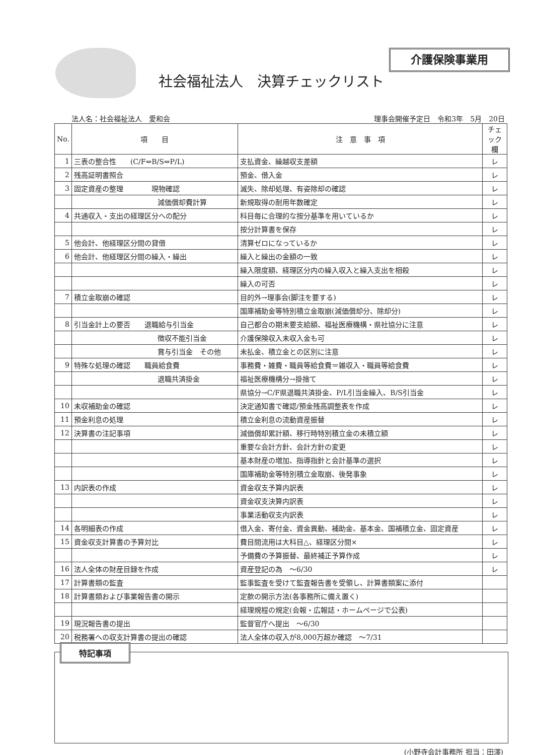介護保険事業用
社会福祉法人　決算チェックリスト
法人名：社会福祉法人　愛和会 理事会開催予定日　令和3年　5月　20日
| No. | 項 目 | 注 意 事 項 | チェック欄 |
| --- | --- | --- | --- |
| 1 | 三表の整合性 (C/F⇔B/S⇔P/L) | 支払資金、繰越収支差額 | レ |
| 2 | 残高証明書照合 | 預金、借入金 | レ |
| 3 | 固定資産の整理 現物確認 | 滅失、除却処理、有姿除却の確認 | レ |
| | 減価償却費計算 | 新規取得の耐用年数確定 | レ |
| 4 | 共通収入・支出の経理区分への配分 | 科目毎に合理的な按分基準を用いているか | レ |
| | | 按分計算書を保存 | レ |
| 5 | 他会計、他経理区分間の貸借 | 清算ゼロになっているか | レ |
| 6 | 他会計、他経理区分間の繰入・繰出 | 繰入と繰出の金額の一致 | レ |
| | | 繰入限度額、経理区分内の繰入収入と繰入支出を相殺 | レ |
| | | 繰入の可否 | レ |
| 7 | 積立金取崩の確認 | 目的外→理事会(脚注を要する) | レ |
| | | 国庫補助金等特別積立金取崩(減価償却分、除却分) | レ |
| 8 | 引当金計上の要否 退職給与引当金 | 自己都合の期末要支給額、福祉医療機構・県社協分に注意 | レ |
| | 徴収不能引当金 | 介護保険収入未収入金も可 | レ |
| | 賞与引当金 その他 | 未払金、積立金との区別に注意 | レ |
| 9 | 特殊な処理の確認 職員給食費 | 事務費・雑費・職員等給食費＝雑収入・職員等給食費 | レ |
| | 退職共済掛金 | 福祉医療機構分→掛捨て | レ |
| | | 県協分→C/F県退職共済掛金、P/L引当金繰入、B/S引当金 | レ |
| 10 | 未収補助金の確認 | 決定通知書で確認/預金残高調整表を作成 | レ |
| 11 | 預金利息の処理 | 積立金利息の流動資産振替 | レ |
| 12 | 決算書の注記事項 | 減価償却累計額、移行時特別積立金の未積立額 | レ |
| | | 重要な会計方針、会計方針の変更 | レ |
| | | 基本財産の増加、指導指針と会計基準の選択 | レ |
| | | 国庫補助金等特別積立金取崩、後発事象 | レ |
| 13 | 内訳表の作成 | 資金収支予算内訳表 | レ |
| | | 資金収支決算内訳表 | レ |
| | | 事業活動収支内訳表 | レ |
| 14 | 各明細表の作成 | 借入金、寄付金、資金異動、補助金、基本金、国補積立金、固定資産 | レ |
| 15 | 資金収支計算書の予算対比 | 費目間流用は大科目△、経理区分間× | レ |
| | | 予備費の予算振替、最終補正予算作成 | レ |
| 16 | 法人全体の財産目録を作成 | 資産登記の為 ～6/30 | レ |
| 17 | 計算書類の監査 | 監事監査を受けて監査報告書を受領し、計算書類案に添付 | |
| 18 | 計算書類および事業報告書の開示 | 定款の開示方法(各事務所に備え置く) | |
| | | 経理規程の規定(会報・広報誌・ホームページで公表) | |
| 19 | 現況報告書の提出 | 監督官庁へ提出 ～6/30 | |
| 20 | 税務署への収支計算書の提出の確認 | 法人全体の収入が8,000万超か確認 ～7/31 | |
特記事項
(小野寺会計事務所 担当：田澤)